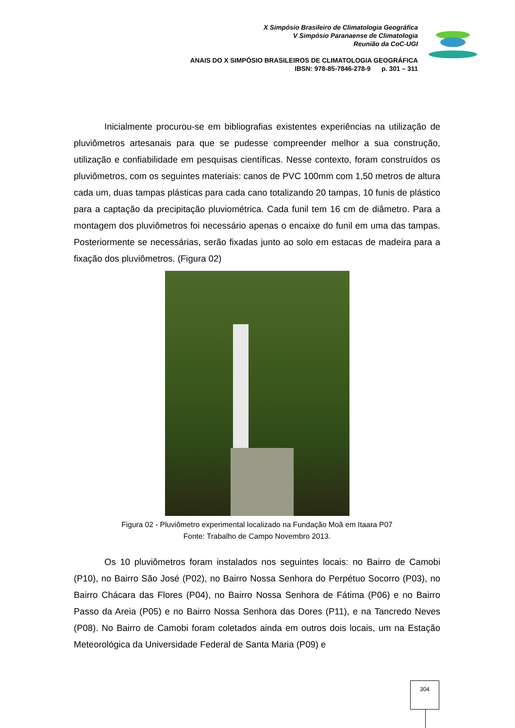X Simpósio Brasileiro de Climatologia Geográfica
V Simpósio Paranaense de Climatologia
Reunião da CoC-UGI
ANAIS DO X SIMPÓSIO BRASILEIROS DE CLIMATOLOGIA GEOGRÁFICA
IBSN: 978-85-7846-278-9 p. 301 – 311
Inicialmente procurou-se em bibliografias existentes experiências na utilização de pluviômetros artesanais para que se pudesse compreender melhor a sua construção, utilização e confiabilidade em pesquisas científicas. Nesse contexto, foram construídos os pluviômetros, com os seguintes materiais: canos de PVC 100mm com 1,50 metros de altura cada um, duas tampas plásticas para cada cano totalizando 20 tampas, 10 funis de plástico para a captação da precipitação pluviométrica. Cada funil tem 16 cm de diâmetro. Para a montagem dos pluviômetros foi necessário apenas o encaixe do funil em uma das tampas. Posteriormente se necessárias, serão fixadas junto ao solo em estacas de madeira para a fixação dos pluviômetros. (Figura 02)
Figura 02 - Pluviômetro experimental localizado na Fundação Moã em Itaara P07
Fonte: Trabalho de Campo Novembro 2013.
Os 10 pluviômetros foram instalados nos seguintes locais: no Bairro de Camobi (P10), no Bairro São José (P02), no Bairro Nossa Senhora do Perpétuo Socorro (P03), no Bairro Chácara das Flores (P04), no Bairro Nossa Senhora de Fátima (P06) e no Bairro Passo da Areia (P05) e no Bairro Nossa Senhora das Dores (P11), e na Tancredo Neves (P08). No Bairro de Camobi foram coletados ainda em outros dois locais, um na Estação Meteorológica da Universidade Federal de Santa Maria (P09) e
304